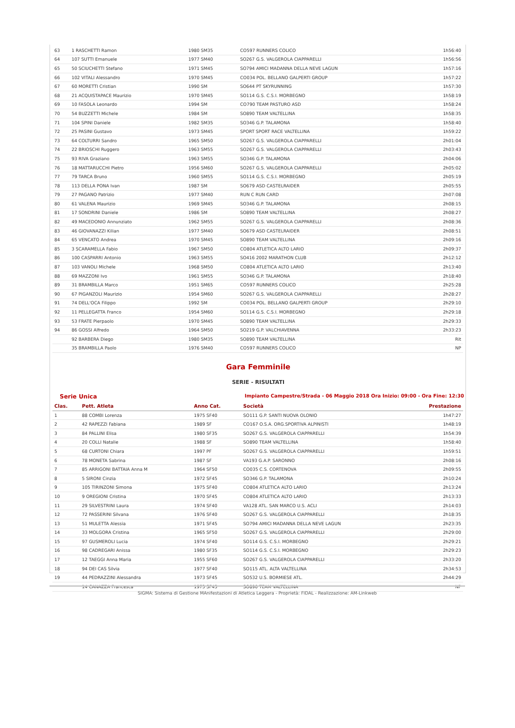| 63 | 1 RASCHETTI Ramon | 1980 SM35 | CO597 RUNNERS COLICO | 1h56:40 |
| 64 | 107 SUTTI Emanuele | 1977 SM40 | SO267 G.S. VALGEROLA CIAPPARELLI | 1h56:56 |
| 65 | 50 SCIUCHETTI Stefano | 1971 SM45 | SO794 AMICI MADANNA DELLA NEVE LAGUN | 1h57:16 |
| 66 | 102 VITALI Alessandro | 1970 SM45 | CO034 POL. BELLANO GALPERTI GROUP | 1h57:22 |
| 67 | 60 MORETTI Cristian | 1990 SM | SO644 PT SKYRUNNING | 1h57:30 |
| 68 | 21 ACQUISTAPACE Maurizio | 1970 SM45 | SO114 G.S. C.S.I. MORBEGNO | 1h58:19 |
| 69 | 10 FASOLA Leonardo | 1994 SM | CO790 TEAM PASTURO ASD | 1h58:24 |
| 70 | 54 BUZZETTI Michele | 1984 SM | SO890 TEAM VALTELLINA | 1h58:35 |
| 71 | 104 SPINI Daniele | 1982 SM35 | SO346 G.P. TALAMONA | 1h58:40 |
| 72 | 25 PASINI Gustavo | 1973 SM45 | SPORT SPORT RACE VALTELLINA | 1h59:22 |
| 73 | 64 COLTURRI Sandro | 1965 SM50 | SO267 G.S. VALGEROLA CIAPPARELLI | 2h01:04 |
| 74 | 22 BRIOSCHI Ruggero | 1963 SM55 | SO267 G.S. VALGEROLA CIAPPARELLI | 2h03:43 |
| 75 | 93 RIVA Graziano | 1963 SM55 | SO346 G.P. TALAMONA | 2h04:06 |
| 76 | 18 MATTARUCCHI Pietro | 1956 SM60 | SO267 G.S. VALGEROLA CIAPPARELLI | 2h05:02 |
| 77 | 79 TARCA Bruno | 1960 SM55 | SO114 G.S. C.S.I. MORBEGNO | 2h05:19 |
| 78 | 113 DELLA PONA Ivan | 1987 SM | SO679 ASD CASTELRAIDER | 2h05:55 |
| 79 | 27 PAGANO Patrizio | 1977 SM40 | RUN C RUN CARD | 2h07:08 |
| 80 | 61 VALENA Maurizio | 1969 SM45 | SO346 G.P. TALAMONA | 2h08:15 |
| 81 | 17 SONDRINI Daniele | 1986 SM | SO890 TEAM VALTELLINA | 2h08:27 |
| 82 | 49 MACEDONIO Annunziato | 1962 SM55 | SO267 G.S. VALGEROLA CIAPPARELLI | 2h08:36 |
| 83 | 46 GIOVANAZZI Kilian | 1977 SM40 | SO679 ASD CASTELRAIDER | 2h08:51 |
| 84 | 65 VENCATO Andrea | 1970 SM45 | SO890 TEAM VALTELLINA | 2h09:16 |
| 85 | 3 SCARAMELLA Fabio | 1967 SM50 | CO804 ATLETICA ALTO LARIO | 2h09:37 |
| 86 | 100 CASPARRI Antonio | 1963 SM55 | SO416 2002 MARATHON CLUB | 2h12:12 |
| 87 | 103 VANOLI Michele | 1968 SM50 | CO804 ATLETICA ALTO LARIO | 2h13:40 |
| 88 | 69 MAZZONI Ivo | 1961 SM55 | SO346 G.P. TALAMONA | 2h18:40 |
| 89 | 31 BRAMBILLA Marco | 1951 SM65 | CO597 RUNNERS COLICO | 2h25:28 |
| 90 | 67 PIGANZOLI Maurizio | 1954 SM60 | SO267 G.S. VALGEROLA CIAPPARELLI | 2h28:27 |
| 91 | 74 DELL'OCA Filippo | 1992 SM | CO034 POL. BELLANO GALPERTI GROUP | 2h29:10 |
| 92 | 11 PELLEGATTA Franco | 1954 SM60 | SO114 G.S. C.S.I. MORBEGNO | 2h29:18 |
| 93 | 53 FRATE Pierpaolo | 1970 SM45 | SO890 TEAM VALTELLINA | 2h29:33 |
| 94 | 86 GOSSI Alfredo | 1964 SM50 | SO219 G.P. VALCHIAVENNA | 2h33:23 |
| | 92 BARBERA Diego | 1980 SM35 | SO890 TEAM VALTELLINA | Rit |
| | 35 BRAMBILLA Paolo | 1976 SM40 | CO597 RUNNERS COLICO | NP |
Gara Femminile
SERIE - RISULTATI
Serie Unica Impianto Campestre/Strada - 06 Maggio 2018 Ora Inizio: 09:00 - Ora Fine: 12:30
| Clas. | Pett. Atleta | Anno Cat. | Società | Prestazione |
| --- | --- | --- | --- | --- |
| 1 | 88 COMBI Lorenza | 1975 SF40 | SO111 G.P. SANTI NUOVA OLONIO | 1h47:27 |
| 2 | 42 RAPEZZI Fabiana | 1989 SF | CO167 O.S.A. ORG.SPORTIVA ALPINISTI | 1h48:19 |
| 3 | 84 PALLINI Elisa | 1980 SF35 | SO267 G.S. VALGEROLA CIAPPARELLI | 1h54:39 |
| 4 | 20 COLLI Natalie | 1988 SF | SO890 TEAM VALTELLINA | 1h58:40 |
| 5 | 68 CURTONI Chiara | 1997 PF | SO267 G.S. VALGEROLA CIAPPARELLI | 1h59:51 |
| 6 | 78 MONETA Sabrina | 1987 SF | VA193 G.A.P. SARONNO | 2h08:16 |
| 7 | 85 ARRIGONI BATTAIA Anna M | 1964 SF50 | CO035 C.S. CORTENOVA | 2h09:55 |
| 8 | 5 SIRONI Cinzia | 1972 SF45 | SO346 G.P. TALAMONA | 2h10:24 |
| 9 | 105 TIRINZONI Simona | 1975 SF40 | CO804 ATLETICA ALTO LARIO | 2h13:24 |
| 10 | 9 OREGIONI Cristina | 1970 SF45 | CO804 ATLETICA ALTO LARIO | 2h13:33 |
| 11 | 29 SILVESTRINI Laura | 1974 SF40 | VA128 ATL. SAN MARCO U.S. ACLI | 2h14:03 |
| 12 | 72 PASSERINI Silvana | 1976 SF40 | SO267 G.S. VALGEROLA CIAPPARELLI | 2h18:35 |
| 13 | 51 MULETTA Alessia | 1971 SF45 | SO794 AMICI MADANNA DELLA NEVE LAGUN | 2h23:35 |
| 14 | 33 MOLGORA Cristina | 1965 SF50 | SO267 G.S. VALGEROLA CIAPPARELLI | 2h29:00 |
| 15 | 97 GUSMEROLI Lucia | 1974 SF40 | SO114 G.S. C.S.I. MORBEGNO | 2h29:21 |
| 16 | 98 CADREGARI Anissa | 1980 SF35 | SO114 G.S. C.S.I. MORBEGNO | 2h29:23 |
| 17 | 12 TAEGGI Anna Maria | 1955 SF60 | SO267 G.S. VALGEROLA CIAPPARELLI | 2h33:20 |
| 18 | 94 DEI CAS Silvia | 1977 SF40 | SO115 ATL. ALTA VALTELLINA | 2h34:53 |
| 19 | 44 PEDRAZZINI Alessandra | 1973 SF45 | SO532 U.S. BORMIESE ATL. | 2h44:29 |
| | 14 CANAZZA Francesca | 1973 SF45 | SO890 TEAM VALTELLINA | NP |
SIGMA: Sistema di Gestione MAnifestazioni di Atletica Leggera - Proprietà: FIDAL - Realizzazione: AM-Linkweb